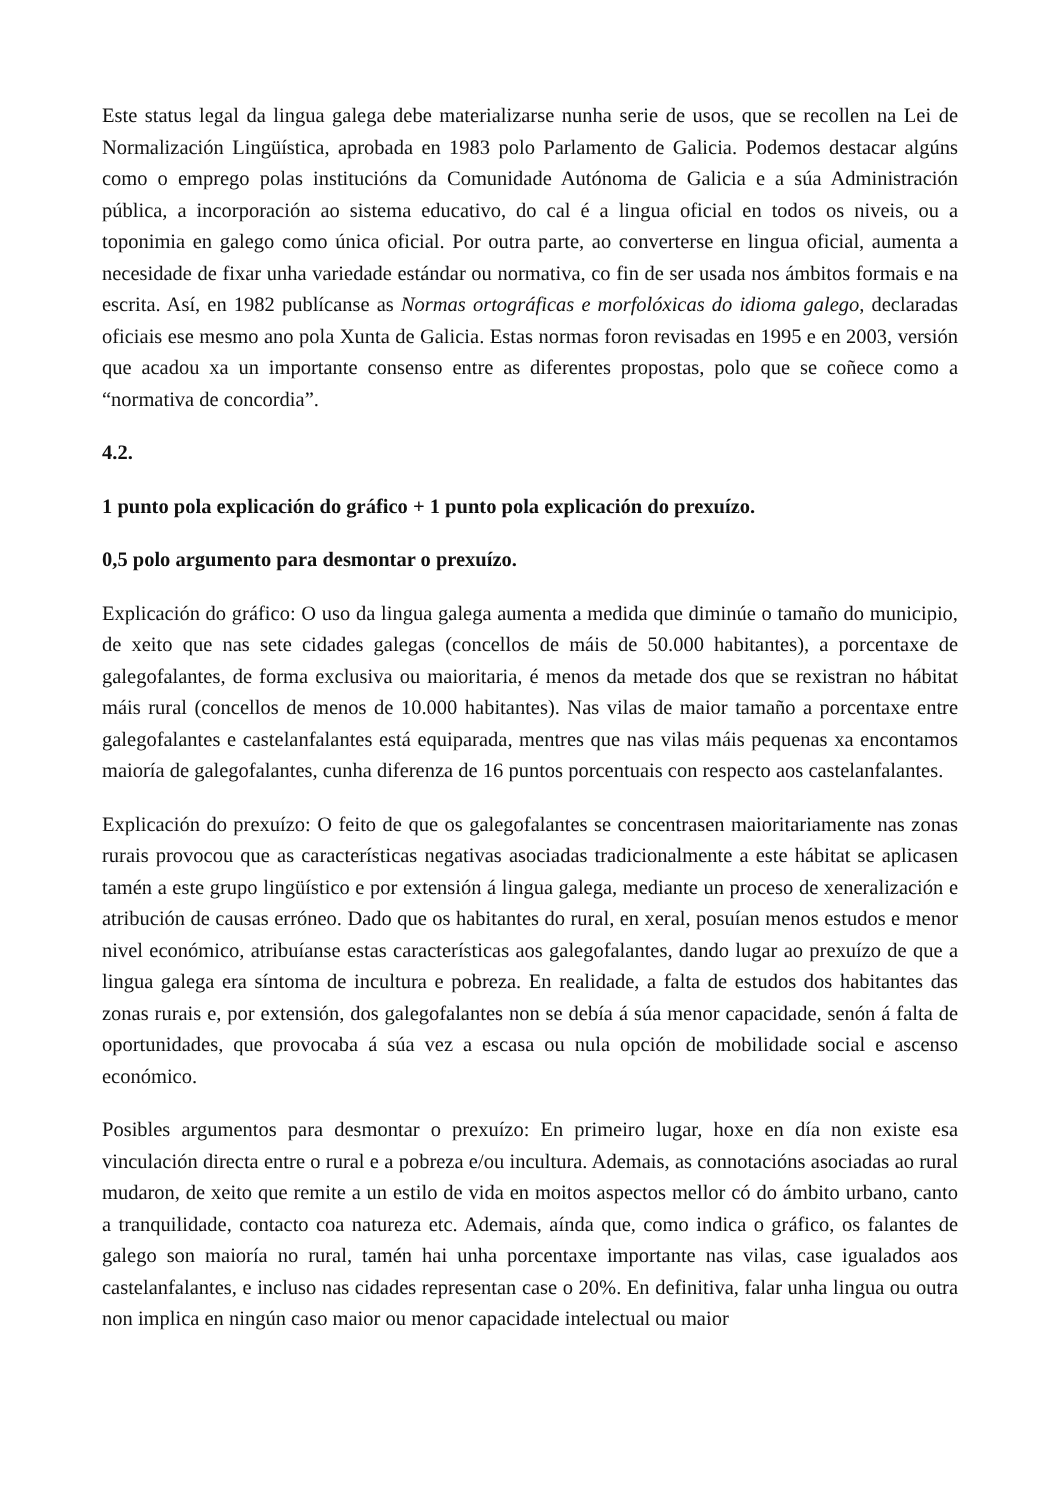Este status legal da lingua galega debe materializarse nunha serie de usos, que se recollen na Lei de Normalización Lingüística, aprobada en 1983 polo Parlamento de Galicia. Podemos destacar algúns como o emprego polas institucións da Comunidade Autónoma de Galicia e a súa Administración pública, a incorporación ao sistema educativo, do cal é a lingua oficial en todos os niveis, ou a toponimia en galego como única oficial. Por outra parte, ao converterse en lingua oficial, aumenta a necesidade de fixar unha variedade estándar ou normativa, co fin de ser usada nos ámbitos formais e na escrita. Así, en 1982 publícanse as Normas ortográficas e morfolóxicas do idioma galego, declaradas oficiais ese mesmo ano pola Xunta de Galicia. Estas normas foron revisadas en 1995 e en 2003, versión que acadou xa un importante consenso entre as diferentes propostas, polo que se coñece como a “normativa de concordia”.
4.2.
1 punto pola explicación do gráfico + 1 punto pola explicación do prexuízo.
0,5 polo argumento para desmontar o prexuízo.
Explicación do gráfico: O uso da lingua galega aumenta a medida que diminúe o tamaño do municipio, de xeito que nas sete cidades galegas (concellos de máis de 50.000 habitantes), a porcentaxe de galegofalantes, de forma exclusiva ou maioritaria, é menos da metade dos que se rexistran no hábitat máis rural (concellos de menos de 10.000 habitantes). Nas vilas de maior tamaño a porcentaxe entre galegofalantes e castelanfalantes está equiparada, mentres que nas vilas máis pequenas xa encontamos maioría de galegofalantes, cunha diferenza de 16 puntos porcentuais con respecto aos castelanfalantes.
Explicación do prexuízo: O feito de que os galegofalantes se concentrasen maioritariamente nas zonas rurais provocou que as características negativas asociadas tradicionalmente a este hábitat se aplicasen tamén a este grupo lingüístico e por extensión á lingua galega, mediante un proceso de xeneralización e atribución de causas erróneo. Dado que os habitantes do rural, en xeral, posuían menos estudos e menor nivel económico, atribuíanse estas características aos galegofalantes, dando lugar ao prexuízo de que a lingua galega era síntoma de incultura e pobreza. En realidade, a falta de estudos dos habitantes das zonas rurais e, por extensión, dos galegofalantes non se debía á súa menor capacidade, senón á falta de oportunidades, que provocaba á súa vez a escasa ou nula opción de mobilidade social e ascenso económico.
Posibles argumentos para desmontar o prexuízo: En primeiro lugar, hoxe en día non existe esa vinculación directa entre o rural e a pobreza e/ou incultura. Ademais, as connotacións asociadas ao rural mudaron, de xeito que remite a un estilo de vida en moitos aspectos mellor có do ámbito urbano, canto a tranquilidade, contacto coa natureza etc. Ademais, aínda que, como indica o gráfico, os falantes de galego son maioría no rural, tamén hai unha porcentaxe importante nas vilas, case igualados aos castelanfalantes, e incluso nas cidades representan case o 20%. En definitiva, falar unha lingua ou outra non implica en ningún caso maior ou menor capacidade intelectual ou maior